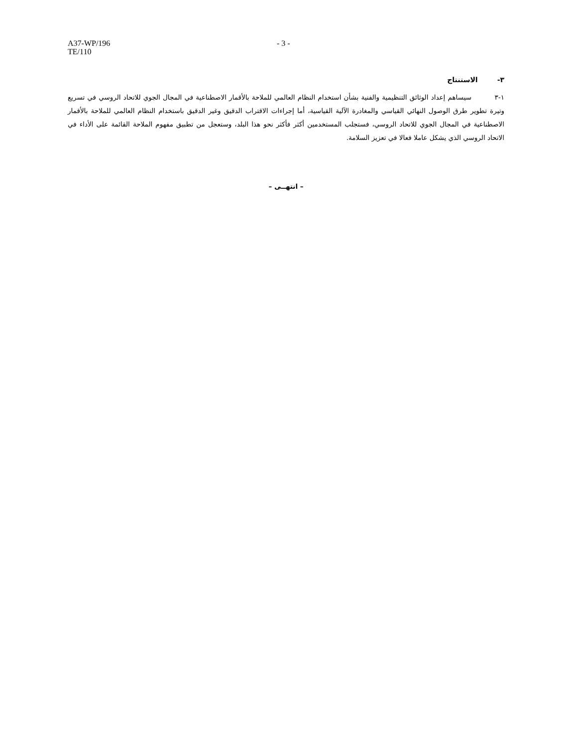A37-WP/196
TE/110
- 3 -
٣- الاستنتاج
١-٣ سيساهم إعداد الوثائق التنظيمية والفنية بشأن استخدام النظام العالمي للملاحة بالأقمار الاصطناعية في المجال الجوي للاتحاد الروسي في تسريع وتيرة تطوير طرق الوصول النهائي القياسي والمغادرة الآلية القياسية، أما إجراءات الاقتراب الدقيق وغير الدقيق باستخدام النظام العالمي للملاحة بالأقمار الاصطناعية في المجال الجوي للاتحاد الروسي، فستجلب المستخدمين أكثر فأكثر نحو هذا البلد، وستعجل من تطبيق مفهوم الملاحة القائمة على الأداء في الاتحاد الروسي الذي يشكل عاملا فعالا في تعزيز السلامة.
– انتهــى –